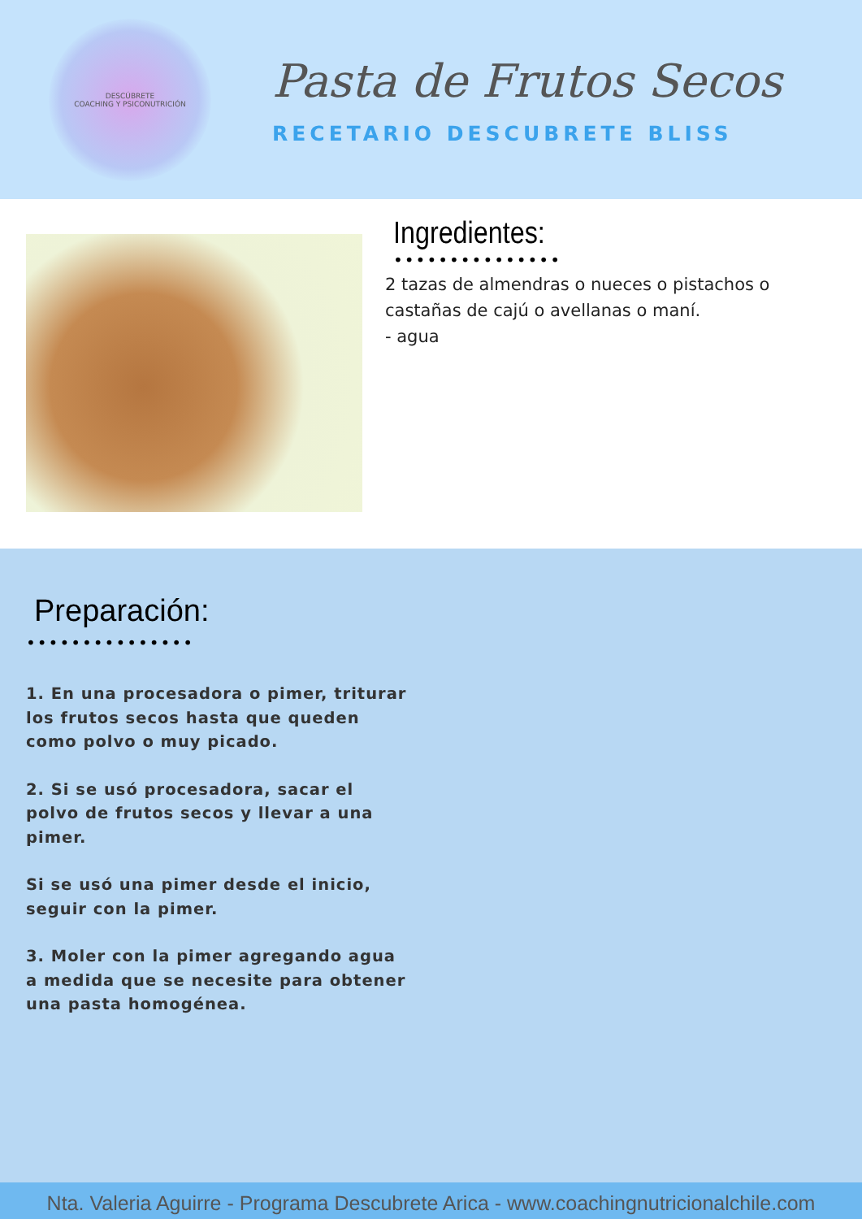DESCÚBRETE
COACHING Y PSICONUTRICIÓN
Pasta de Frutos Secos
RECETARIO DESCUBRETE BLISS
Ingredientes:
•••••••••••••••
2 tazas de almendras o nueces o pistachos o
castañas de cajú o avellanas o maní.
- agua
Preparación:
•••••••••••••••
1. En una procesadora o pimer, triturar los frutos secos hasta que queden como polvo o muy picado.
2. Si se usó procesadora, sacar el polvo de frutos secos y llevar a una pimer.
Si se usó una pimer desde el inicio, seguir con la pimer.
3. Moler con la pimer agregando agua a medida que se necesite para obtener una pasta homogénea.
Nta. Valeria Aguirre - Programa Descubrete Arica - www.coachingnutricionalchile.com